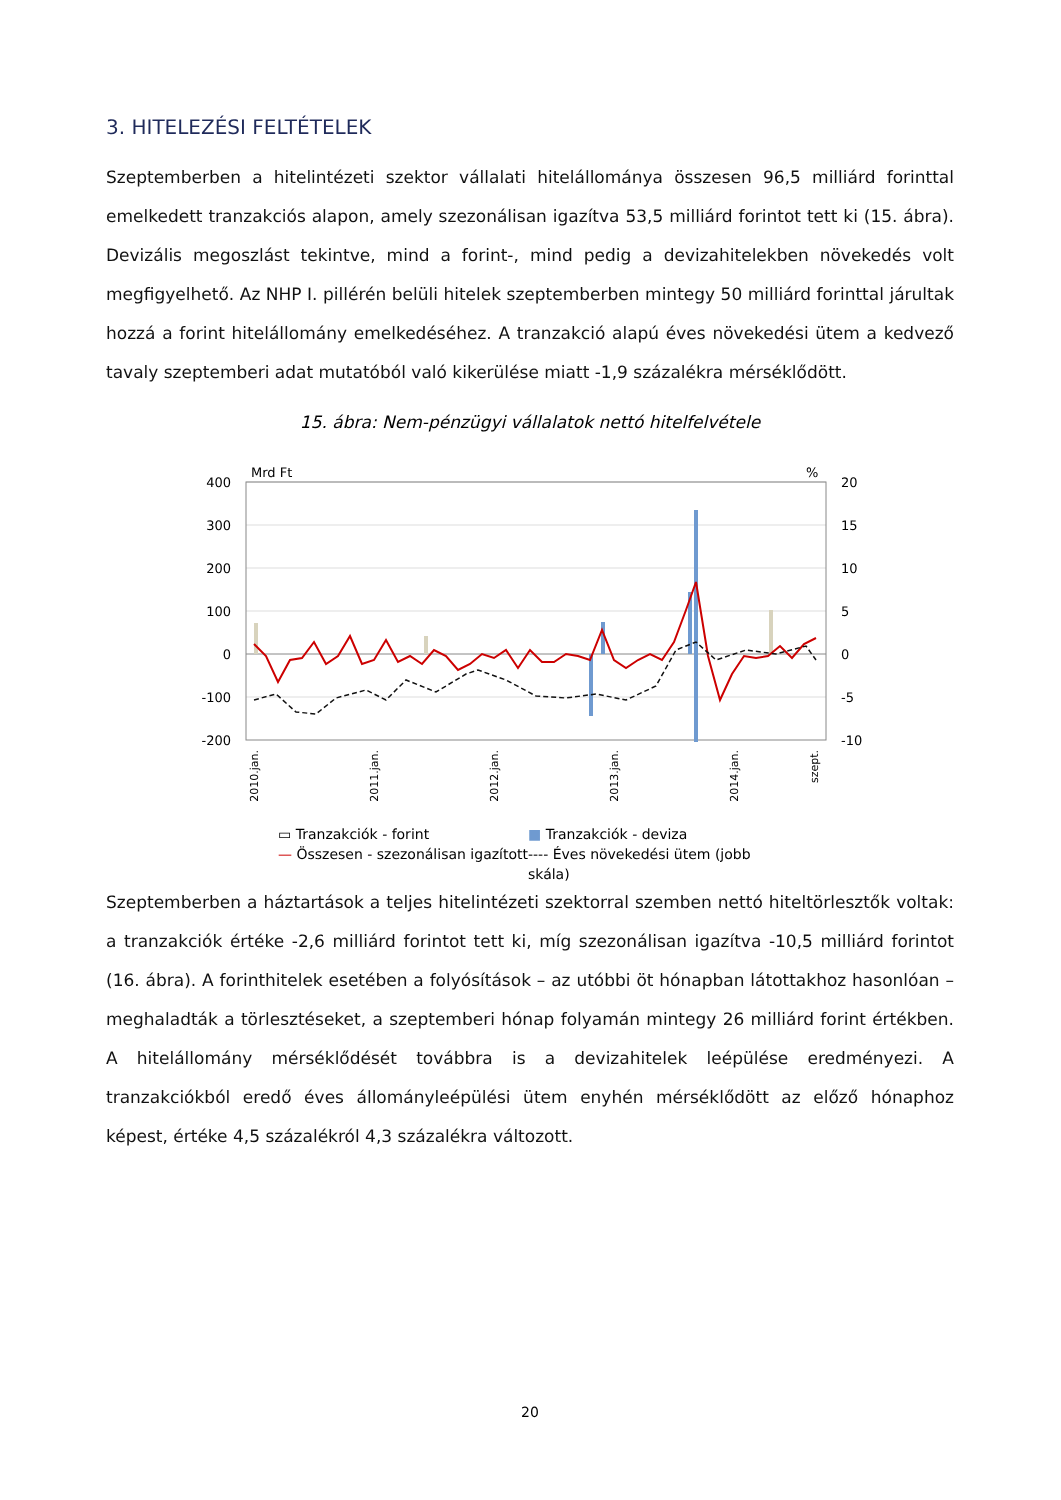3. HITELEZÉSI FELTÉTELEK
Szeptemberben a hitelintézeti szektor vállalati hitelállománya összesen 96,5 milliárd forinttal emelkedett tranzakciós alapon, amely szezonálisan igazítva 53,5 milliárd forintot tett ki (15. ábra). Devizális megoszlást tekintve, mind a forint-, mind pedig a devizahitelekben növekedés volt megfigyelhető. Az NHP I. pillérén belüli hitelek szeptemberben mintegy 50 milliárd forinttal járultak hozzá a forint hitelállomány emelkedéséhez. A tranzakció alapú éves növekedési ütem a kedvező tavaly szeptemberi adat mutatóból való kikerülése miatt -1,9 százalékra mérséklődött.
15. ábra: Nem-pénzügyi vállalatok nettó hitelfelvétele
Mrd Ft
%
400
300
200
100
0
-100
-200
20
15
10
5
0
-5
-10
2010.jan.
2011.jan.
2012.jan.
2013.jan.
2014.jan.
szept.
▭ Tranzakciók - forint ■ Tranzakciók - deviza — Összesen - szezonálisan igazított ---- Éves növekedési ütem (jobb skála)
Szeptemberben a háztartások a teljes hitelintézeti szektorral szemben nettó hiteltörlesztők voltak: a tranzakciók értéke -2,6 milliárd forintot tett ki, míg szezonálisan igazítva -10,5 milliárd forintot (16. ábra). A forinthitelek esetében a folyósítások – az utóbbi öt hónapban látottakhoz hasonlóan – meghaladták a törlesztéseket, a szeptemberi hónap folyamán mintegy 26 milliárd forint értékben. A hitelállomány mérséklődését továbbra is a devizahitelek leépülése eredményezi. A tranzakciókból eredő éves állományleépülési ütem enyhén mérséklődött az előző hónaphoz képest, értéke 4,5 százalékról 4,3 százalékra változott.
20